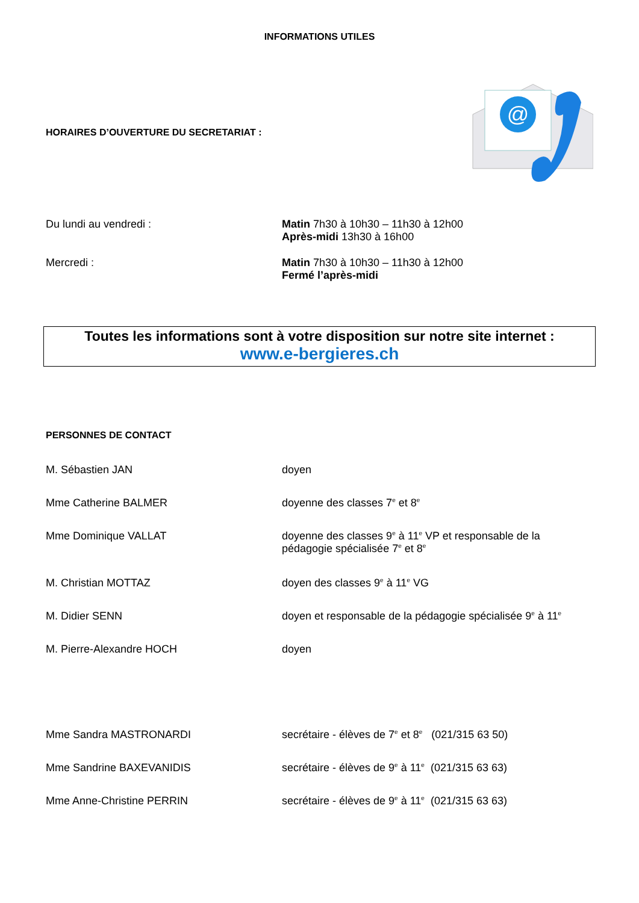INFORMATIONS UTILES
HORAIRES D’OUVERTURE DU SECRETARIAT :
@
Du lundi au vendredi : Matin 7h30 à 10h30 – 11h30 à 12h00
Après-midi 13h30 à 16h00
Mercredi : Matin 7h30 à 10h30 – 11h30 à 12h00
Fermé l’après-midi
Toutes les informations sont à votre disposition sur notre site internet :
www.e-bergieres.ch
PERSONNES DE CONTACT
M. Sébastien JAN doyen
Mme Catherine BALMER doyenne des classes 7<sup>e</sup> et 8<sup>e</sup>
Mme Dominique VALLAT doyenne des classes 9<sup>e</sup> à 11<sup>e</sup> VP et responsable de la pédagogie spécialisée 7<sup>e</sup> et 8<sup>e</sup>
M. Christian MOTTAZ doyen des classes 9<sup>e</sup> à 11<sup>e</sup> VG
M. Didier SENN doyen et responsable de la pédagogie spécialisée 9<sup>e</sup> à 11<sup>e</sup>
M. Pierre-Alexandre HOCH doyen
Mme Sandra MASTRONARDI secrétaire - élèves de 7<sup>e</sup> et 8<sup>e</sup> (021/315 63 50)
Mme Sandrine BAXEVANIDIS secrétaire - élèves de 9<sup>e</sup> à 11<sup>e</sup> (021/315 63 63)
Mme Anne-Christine PERRIN secrétaire - élèves de 9<sup>e</sup> à 11<sup>e</sup> (021/315 63 63)